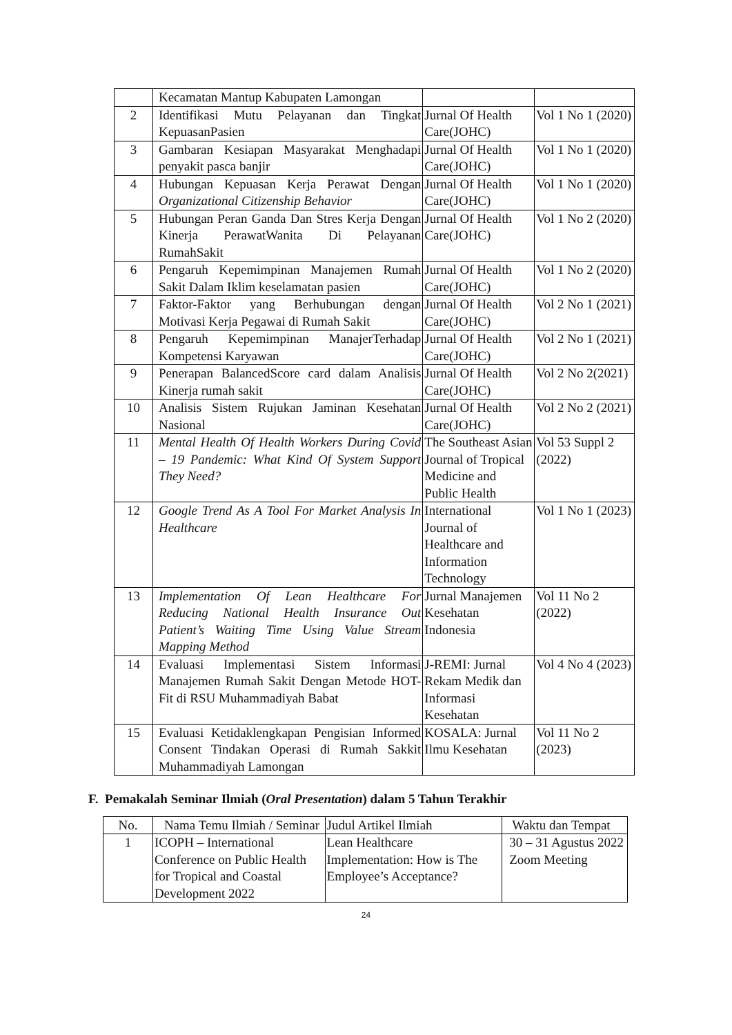| | Kecamatan Mantup Kabupaten Lamongan | | |
| 2 | Identifikasi Mutu Pelayanan dan Tingkat KepuasanPasien | Jurnal Of Health Care(JOHC) | Vol 1 No 1 (2020) |
| 3 | Gambaran Kesiapan Masyarakat Menghadapi penyakit pasca banjir | Jurnal Of Health Care(JOHC) | Vol 1 No 1 (2020) |
| 4 | Hubungan Kepuasan Kerja Perawat Dengan Organizational Citizenship Behavior | Jurnal Of Health Care(JOHC) | Vol 1 No 1 (2020) |
| 5 | Hubungan Peran Ganda Dan Stres Kerja Dengan Kinerja PerawatWanita Di Pelayanan RumahSakit | Jurnal Of Health Care(JOHC) | Vol 1 No 2 (2020) |
| 6 | Pengaruh Kepemimpinan Manajemen Rumah Sakit Dalam Iklim keselamatan pasien | Jurnal Of Health Care(JOHC) | Vol 1 No 2 (2020) |
| 7 | Faktor-Faktor yang Berhubungan dengan Motivasi Kerja Pegawai di Rumah Sakit | Jurnal Of Health Care(JOHC) | Vol 2 No 1 (2021) |
| 8 | Pengaruh Kepemimpinan ManajerTerhadap Kompetensi Karyawan | Jurnal Of Health Care(JOHC) | Vol 2 No 1 (2021) |
| 9 | Penerapan BalancedScore card dalam Analisis Kinerja rumah sakit | Jurnal Of Health Care(JOHC) | Vol 2 No 2(2021) |
| 10 | Analisis Sistem Rujukan Jaminan Kesehatan Nasional | Jurnal Of Health Care(JOHC) | Vol 2 No 2 (2021) |
| 11 | Mental Health Of Health Workers During Covid – 19 Pandemic: What Kind Of System Support They Need? | The Southeast Asian Journal of Tropical Medicine and Public Health | Vol 53 Suppl 2 (2022) |
| 12 | Google Trend As A Tool For Market Analysis In Healthcare | International Journal of Healthcare and Information Technology | Vol 1 No 1 (2023) |
| 13 | Implementation Of Lean Healthcare For Reducing National Health Insurance Out Patient’s Waiting Time Using Value Stream Mapping Method | Jurnal Manajemen Kesehatan Indonesia | Vol 11 No 2 (2022) |
| 14 | Evaluasi Implementasi Sistem Informasi Manajemen Rumah Sakit Dengan Metode HOT-Fit di RSU Muhammadiyah Babat | J-REMI: Jurnal Rekam Medik dan Informasi Kesehatan | Vol 4 No 4 (2023) |
| 15 | Evaluasi Ketidaklengkapan Pengisian Informed Consent Tindakan Operasi di Rumah Sakkit Muhammadiyah Lamongan | KOSALA: Jurnal Ilmu Kesehatan | Vol 11 No 2 (2023) |
F. Pemakalah Seminar Ilmiah (Oral Presentation) dalam 5 Tahun Terakhir
| No. | Nama Temu Ilmiah / Seminar | Judul Artikel Ilmiah | Waktu dan Tempat |
| --- | --- | --- | --- |
| 1 | ICOPH – International Conference on Public Health for Tropical and Coastal Development 2022 | Lean Healthcare Implementation: How is The Employee’s Acceptance? | 30 – 31 Agustus 2022 Zoom Meeting |
24